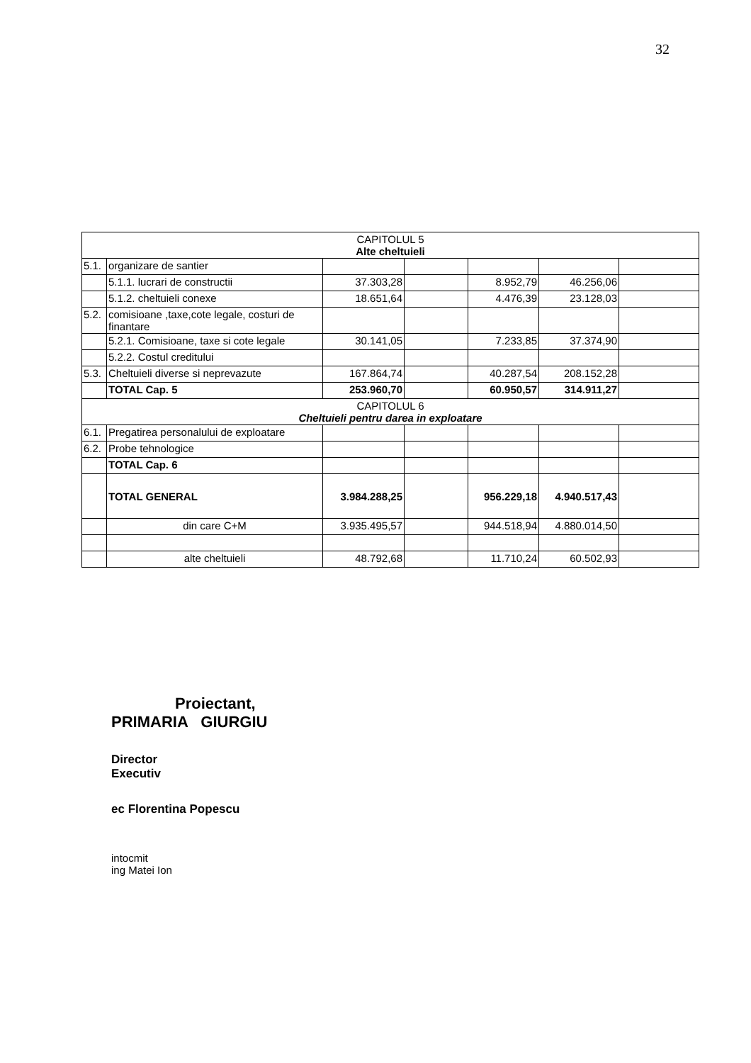32
| CAPITOLUL 5 Alte cheltuieli | | | | | | |
| 5.1. | organizare de santier | | | | | |
| | 5.1.1. lucrari de constructii | 37.303,28 | | 8.952,79 | 46.256,06 | |
| | 5.1.2. cheltuieli conexe | 18.651,64 | | 4.476,39 | 23.128,03 | |
| 5.2. | comisioane ,taxe,cote legale, costuri de finantare | | | | | |
| | 5.2.1. Comisioane, taxe si cote legale | 30.141,05 | | 7.233,85 | 37.374,90 | |
| | 5.2.2. Costul creditului | | | | | |
| 5.3. | Cheltuieli diverse si neprevazute | 167.864,74 | | 40.287,54 | 208.152,28 | |
| | TOTAL Cap. 5 | 253.960,70 | | 60.950,57 | 314.911,27 | |
| CAPITOLUL 6 Cheltuieli pentru darea in exploatare | | | | | | |
| 6.1. | Pregatirea personalului de exploatare | | | | | |
| 6.2. | Probe tehnologice | | | | | |
| | TOTAL Cap. 6 | | | | | |
| | TOTAL GENERAL | 3.984.288,25 | | 956.229,18 | 4.940.517,43 | |
| | din care C+M | 3.935.495,57 | | 944.518,94 | 4.880.014,50 | |
| | alte cheltuieli | 48.792,68 | | 11.710,24 | 60.502,93 | |
Proiectant,
PRIMARIA GIURGIU
Director
Executiv
ec Florentina Popescu
intocmit
ing Matei Ion